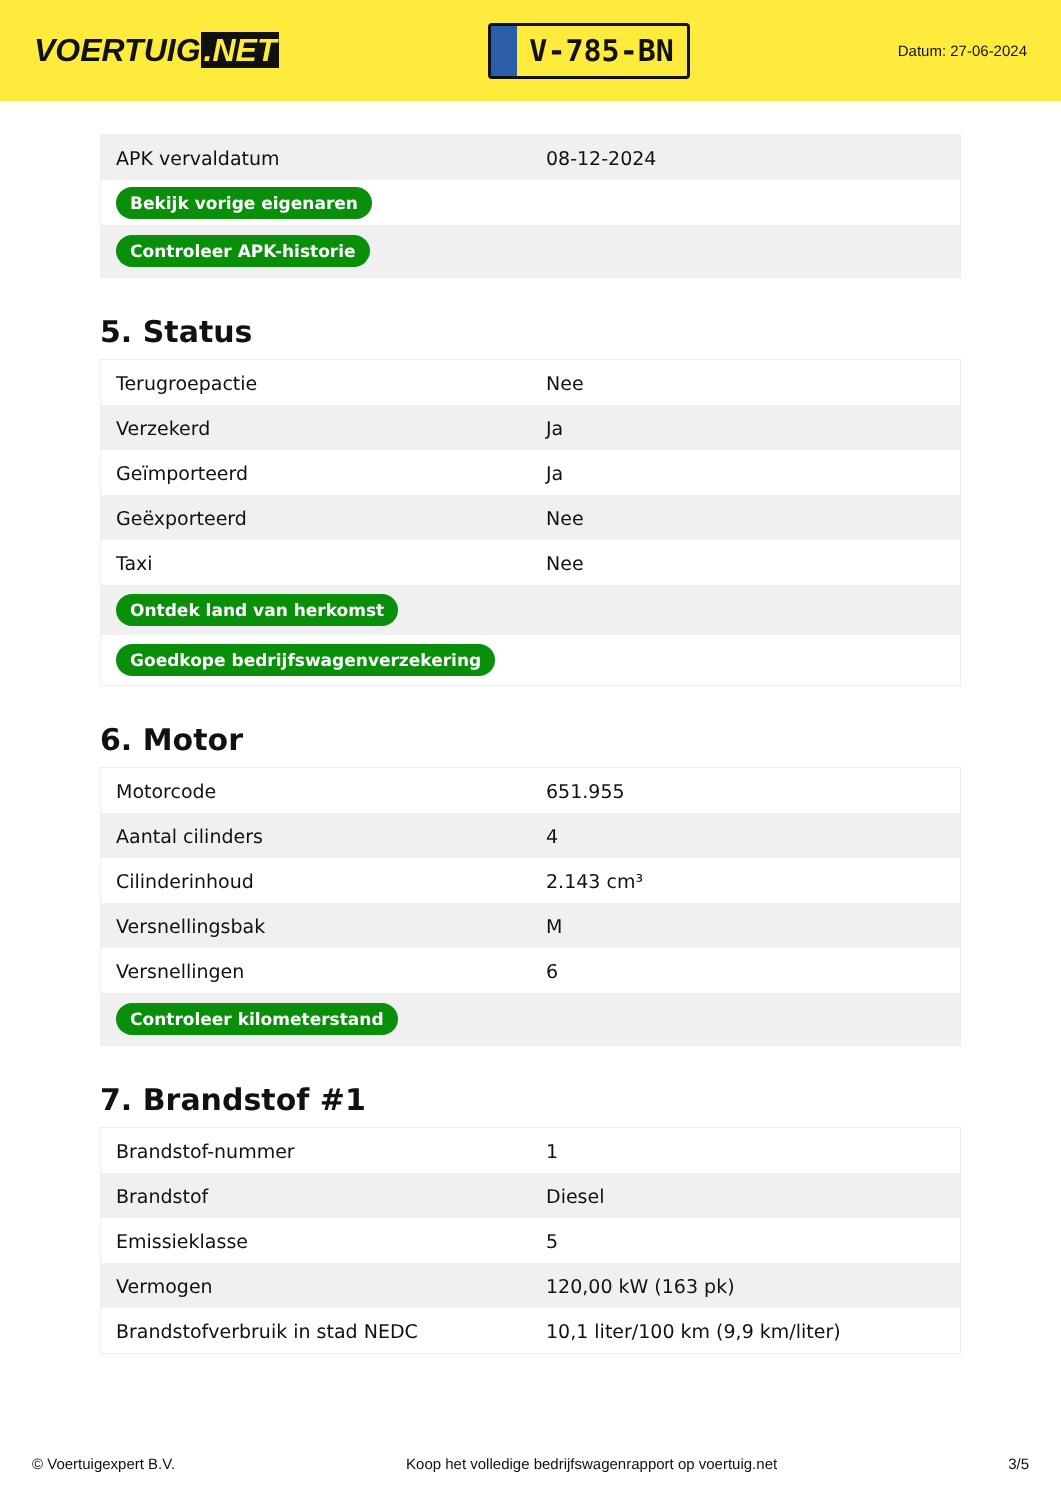VOERTUIG.NET
V-785-BN
Datum: 27-06-2024
| APK vervaldatum | 08-12-2024 |
| Bekijk vorige eigenaren | |
| Controleer APK-historie | |
5. Status
| Terugroepactie | Nee |
| Verzekerd | Ja |
| Geïmporteerd | Ja |
| Geëxporteerd | Nee |
| Taxi | Nee |
| Ontdek land van herkomst | |
| Goedkope bedrijfswagenverzekering | |
6. Motor
| Motorcode | 651.955 |
| Aantal cilinders | 4 |
| Cilinderinhoud | 2.143 cm³ |
| Versnellingsbak | M |
| Versnellingen | 6 |
| Controleer kilometerstand | |
7. Brandstof #1
| Brandstof-nummer | 1 |
| Brandstof | Diesel |
| Emissieklasse | 5 |
| Vermogen | 120,00 kW (163 pk) |
| Brandstofverbruik in stad NEDC | 10,1 liter/100 km (9,9 km/liter) |
© Voertuigexpert B.V. Koop het volledige bedrijfswagenrapport op voertuig.net 3/5